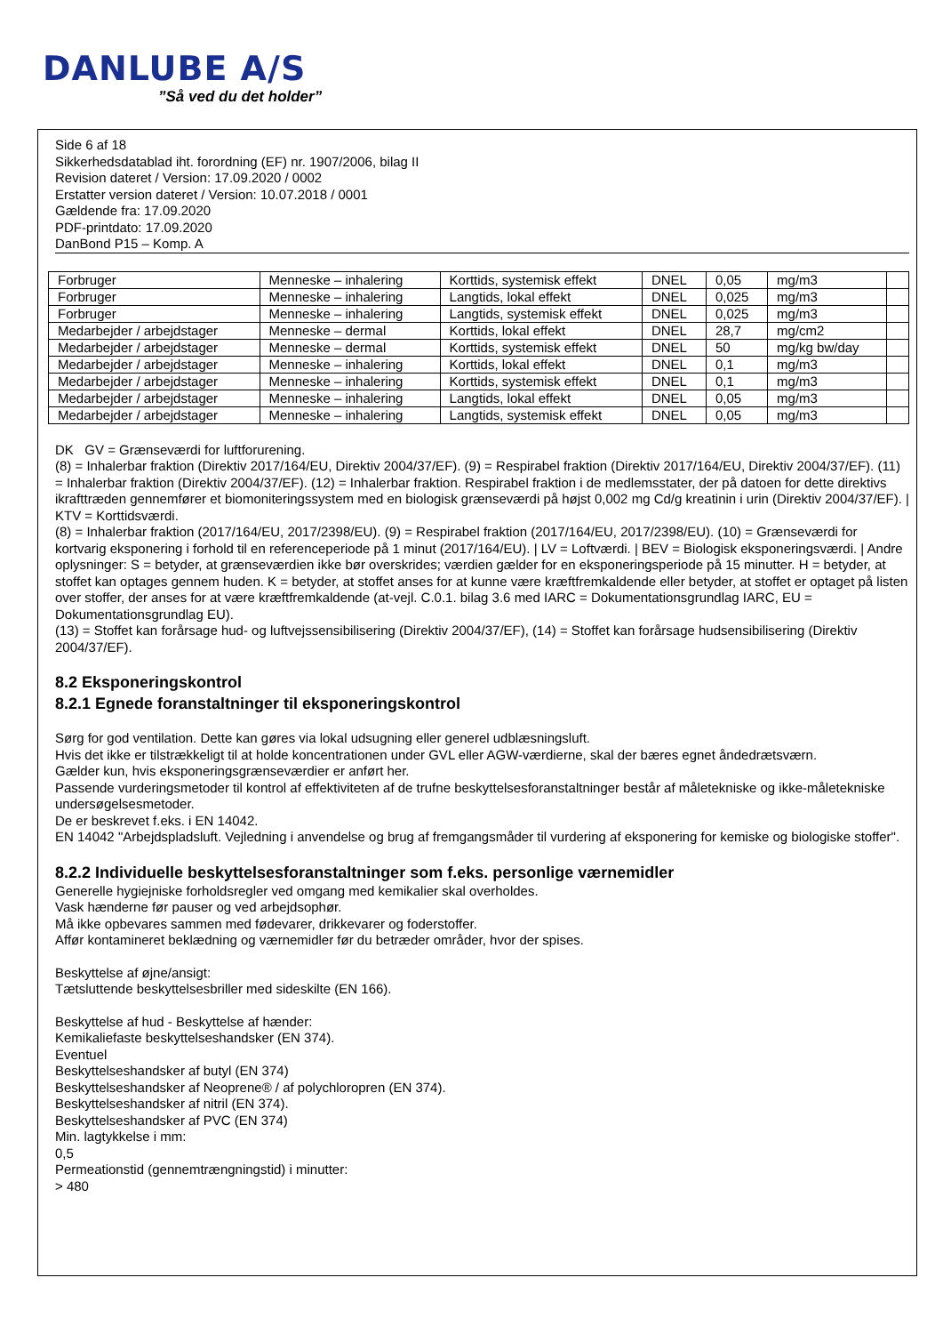DANLUBE A/S
”Så ved du det holder”
Side 6 af 18
Sikkerhedsdatablad iht. forordning (EF) nr. 1907/2006, bilag II
Revision dateret / Version: 17.09.2020 / 0002
Erstatter version dateret / Version: 10.07.2018 / 0001
Gældende fra: 17.09.2020
PDF-printdato: 17.09.2020
DanBond P15 – Komp. A
| Forbruger | Menneske – inhalering | Korttids, systemisk effekt | DNEL | 0,05 | mg/m3 | |
| Forbruger | Menneske – inhalering | Langtids, lokal effekt | DNEL | 0,025 | mg/m3 | |
| Forbruger | Menneske – inhalering | Langtids, systemisk effekt | DNEL | 0,025 | mg/m3 | |
| Medarbejder / arbejdstager | Menneske – dermal | Korttids, lokal effekt | DNEL | 28,7 | mg/cm2 | |
| Medarbejder / arbejdstager | Menneske – dermal | Korttids, systemisk effekt | DNEL | 50 | mg/kg bw/day | |
| Medarbejder / arbejdstager | Menneske – inhalering | Korttids, lokal effekt | DNEL | 0,1 | mg/m3 | |
| Medarbejder / arbejdstager | Menneske – inhalering | Korttids, systemisk effekt | DNEL | 0,1 | mg/m3 | |
| Medarbejder / arbejdstager | Menneske – inhalering | Langtids, lokal effekt | DNEL | 0,05 | mg/m3 | |
| Medarbejder / arbejdstager | Menneske – inhalering | Langtids, systemisk effekt | DNEL | 0,05 | mg/m3 | |
DK GV = Grænseværdi for luftforurening.
(8) = Inhalerbar fraktion (Direktiv 2017/164/EU, Direktiv 2004/37/EF). (9) = Respirabel fraktion (Direktiv 2017/164/EU, Direktiv 2004/37/EF). (11) = Inhalerbar fraktion (Direktiv 2004/37/EF). (12) = Inhalerbar fraktion. Respirabel fraktion i de medlemsstater, der på datoen for dette direktivs ikrafttræden gennemfører et biomoniteringssystem med en biologisk grænseværdi på højst 0,002 mg Cd/g kreatinin i urin (Direktiv 2004/37/EF). | KTV = Korttidsværdi.
(8) = Inhalerbar fraktion (2017/164/EU, 2017/2398/EU). (9) = Respirabel fraktion (2017/164/EU, 2017/2398/EU). (10) = Grænseværdi for kortvarig eksponering i forhold til en referenceperiode på 1 minut (2017/164/EU). | LV = Loftværdi. | BEV = Biologisk eksponeringsværdi. | Andre oplysninger: S = betyder, at grænseværdien ikke bør overskrides; værdien gælder for en eksponeringsperiode på 15 minutter. H = betyder, at stoffet kan optages gennem huden. K = betyder, at stoffet anses for at kunne være kræftfremkaldende eller betyder, at stoffet er optaget på listen over stoffer, der anses for at være kræftfremkaldende (at-vejl. C.0.1. bilag 3.6 med IARC = Dokumentationsgrundlag IARC, EU = Dokumentationsgrundlag EU).
(13) = Stoffet kan forårsage hud- og luftvejssensibilisering (Direktiv 2004/37/EF), (14) = Stoffet kan forårsage hudsensibilisering (Direktiv 2004/37/EF).
8.2 Eksponeringskontrol
8.2.1 Egnede foranstaltninger til eksponeringskontrol
Sørg for god ventilation. Dette kan gøres via lokal udsugning eller generel udblæsningsluft.
Hvis det ikke er tilstrækkeligt til at holde koncentrationen under GVL eller AGW-værdierne, skal der bæres egnet åndedrætsværn.
Gælder kun, hvis eksponeringsgrænseværdier er anført her.
Passende vurderingsmetoder til kontrol af effektiviteten af de trufne beskyttelsesforanstaltninger består af måletekniske og ikke-måletekniske undersøgelsesmetoder.
De er beskrevet f.eks. i EN 14042.
EN 14042 "Arbejdspladsluft. Vejledning i anvendelse og brug af fremgangsmåder til vurdering af eksponering for kemiske og biologiske stoffer".
8.2.2 Individuelle beskyttelsesforanstaltninger som f.eks. personlige værnemidler
Generelle hygiejniske forholdsregler ved omgang med kemikalier skal overholdes.
Vask hænderne før pauser og ved arbejdsophør.
Må ikke opbevares sammen med fødevarer, drikkevarer og foderstoffer.
Affør kontamineret beklædning og værnemidler før du betræder områder, hvor der spises.
Beskyttelse af øjne/ansigt:
Tætsluttende beskyttelsesbriller med sideskilte (EN 166).
Beskyttelse af hud - Beskyttelse af hænder:
Kemikaliefaste beskyttelseshandsker (EN 374).
Eventuel
Beskyttelseshandsker af butyl (EN 374)
Beskyttelseshandsker af Neoprene® / af polychloropren (EN 374).
Beskyttelseshandsker af nitril (EN 374).
Beskyttelseshandsker af PVC (EN 374)
Min. lagtykkelse i mm:
0,5
Permeationstid (gennemtrængningstid) i minutter:
> 480